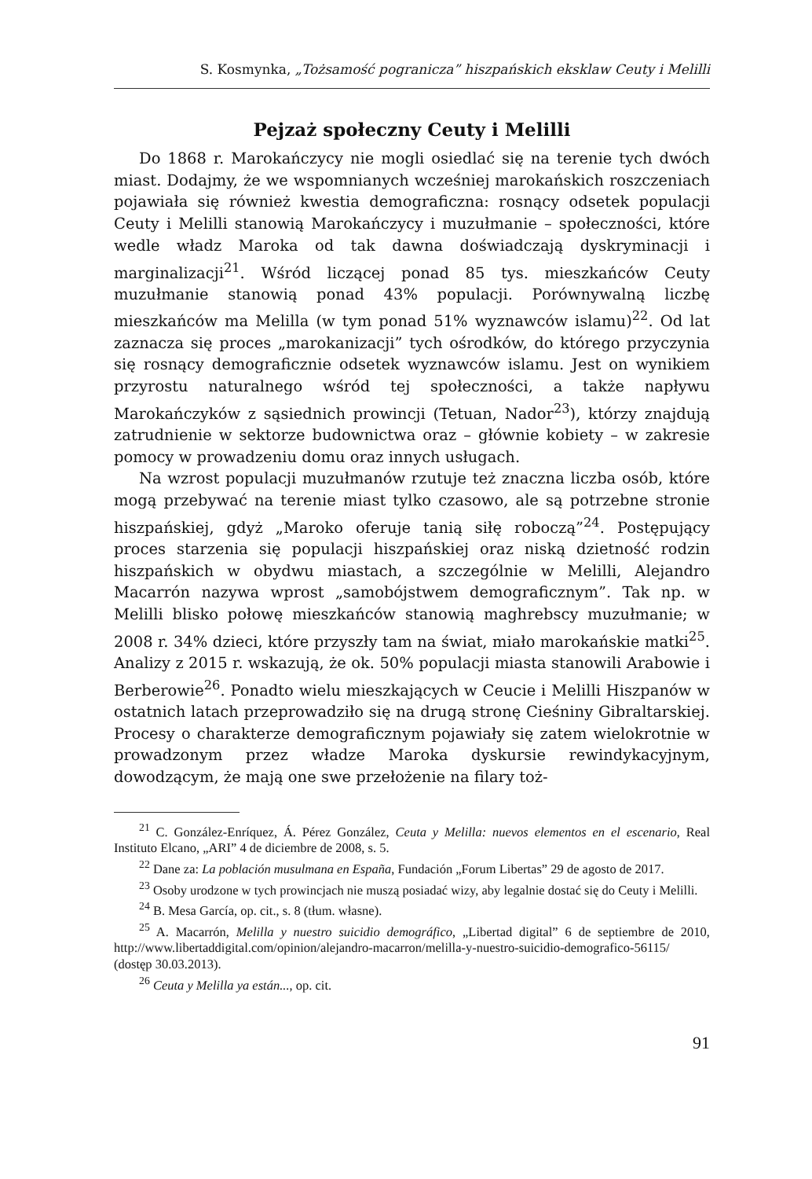S. Kosmynka, „Tożsamość pogranicza” hiszpańskich eksklaw Ceuty i Melilli
Pejzaż społeczny Ceuty i Melilli
Do 1868 r. Marokańczycy nie mogli osiedlać się na terenie tych dwóch miast. Dodajmy, że we wspomnianych wcześniej marokańskich roszczeniach pojawiała się również kwestia demograficzna: rosnący odsetek populacji Ceuty i Melilli stanowią Marokańczycy i muzułmanie – społeczności, które wedle władz Maroka od tak dawna doświadczają dyskryminacji i marginalizacji<sup>21</sup>. Wśród liczącej ponad 85 tys. mieszkańców Ceuty muzułmanie stanowią ponad 43% populacji. Porównywalną liczbę mieszkańców ma Melilla (w tym ponad 51% wyznawców islamu)<sup>22</sup>. Od lat zaznacza się proces „marokanizacji” tych ośrodków, do którego przyczynia się rosnący demograficznie odsetek wyznawców islamu. Jest on wynikiem przyrostu naturalnego wśród tej społeczności, a także napływu Marokańczyków z sąsiednich prowincji (Tetuan, Nador<sup>23</sup>), którzy znajdują zatrudnienie w sektorze budownictwa oraz – głównie kobiety – w zakresie pomocy w prowadzeniu domu oraz innych usługach.
Na wzrost populacji muzułmanów rzutuje też znaczna liczba osób, które mogą przebywać na terenie miast tylko czasowo, ale są potrzebne stronie hiszpańskiej, gdyż „Maroko oferuje tanią siłę roboczą”<sup>24</sup>. Postępujący proces starzenia się populacji hiszpańskiej oraz niską dzietność rodzin hiszpańskich w obydwu miastach, a szczególnie w Melilli, Alejandro Macarrón nazywa wprost „samobójstwem demograficznym”. Tak np. w Melilli blisko połowę mieszkańców stanowią maghrebscy muzułmanie; w 2008 r. 34% dzieci, które przyszły tam na świat, miało marokańskie matki<sup>25</sup>. Analizy z 2015 r. wskazują, że ok. 50% populacji miasta stanowili Arabowie i Berberowie<sup>26</sup>. Ponadto wielu mieszkających w Ceucie i Melilli Hiszpanów w ostatnich latach przeprowadziło się na drugą stronę Cieśniny Gibraltarskiej. Procesy o charakterze demograficznym pojawiały się zatem wielokrotnie w prowadzonym przez władze Maroka dyskursie rewindykacyjnym, dowodzącym, że mają one swe przełożenie na filary toż-
<sup>21</sup> C. González-Enríquez, Á. Pérez González, Ceuta y Melilla: nuevos elementos en el escenario, Real Instituto Elcano, „ARI” 4 de diciembre de 2008, s. 5.
<sup>22</sup> Dane za: La población musulmana en España, Fundación „Forum Libertas” 29 de agosto de 2017.
<sup>23</sup> Osoby urodzone w tych prowincjach nie muszą posiadać wizy, aby legalnie dostać się do Ceuty i Melilli.
<sup>24</sup> B. Mesa García, op. cit., s. 8 (tłum. własne).
<sup>25</sup> A. Macarrón, Melilla y nuestro suicidio demográfico, „Libertad digital” 6 de septiembre de 2010, http://www.libertaddigital.com/opinion/alejandro-macarron/melilla-y-nuestro-suicidio-demografico-56115/ (dostęp 30.03.2013).
<sup>26</sup> Ceuta y Melilla ya están..., op. cit.
91